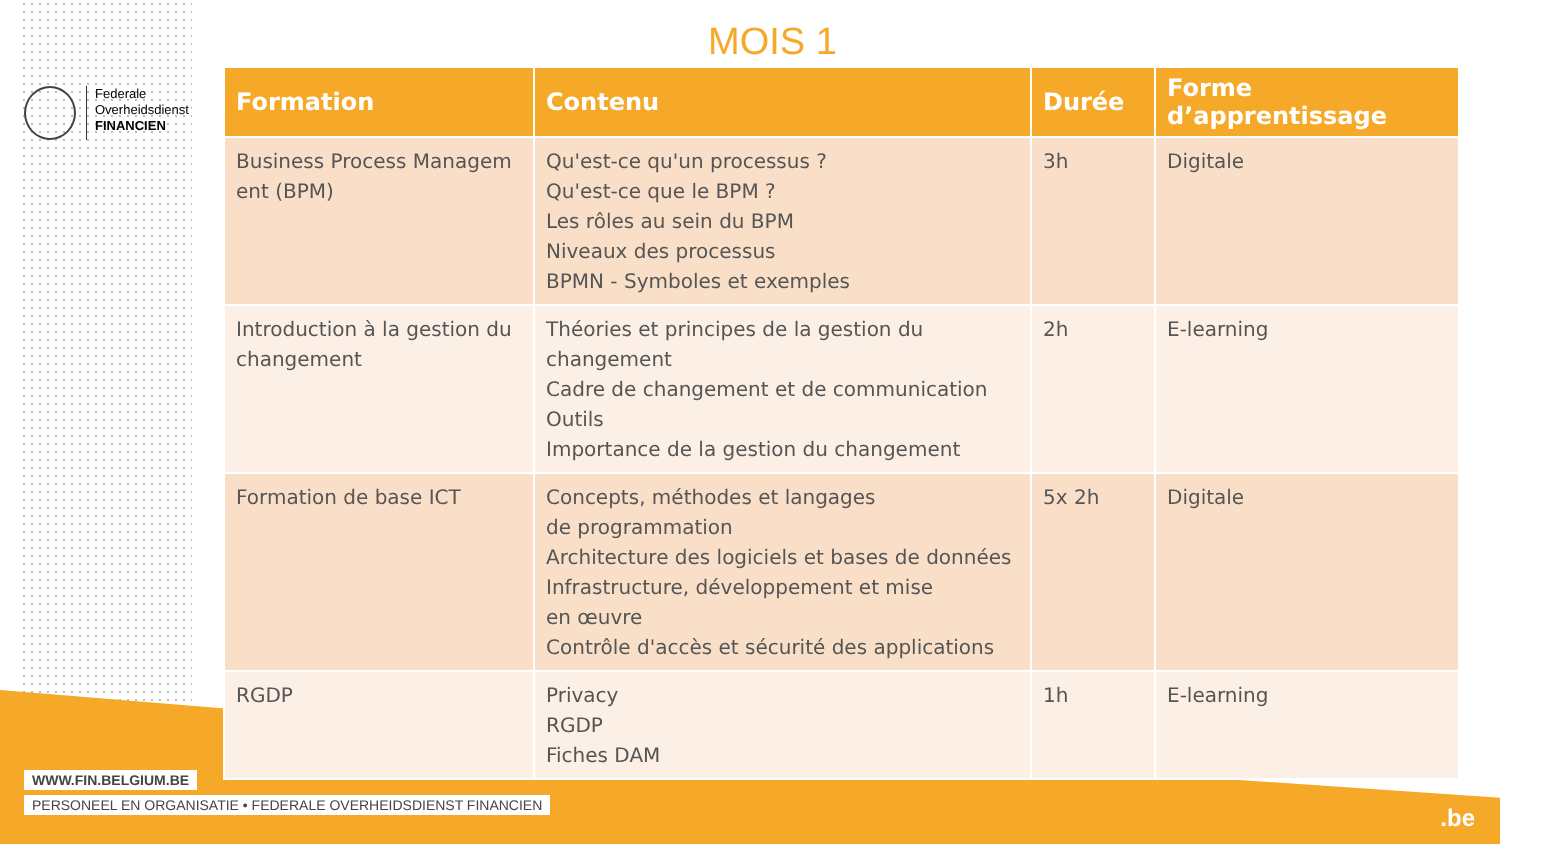Federale
Overheidsdienst
FINANCIEN
MOIS 1
| Formation | Contenu | Durée | Forme d’apprentissage |
| --- | --- | --- | --- |
| Business Process Managem ent (BPM) | Qu'est-ce qu'un processus ? Qu'est-ce que le BPM ? Les rôles au sein du BPM Niveaux des processus BPMN - Symboles et exemples | 3h | Digitale |
| Introduction à la gestion du changement | Théories et principes de la gestion du changement Cadre de changement et de communication Outils Importance de la gestion du changement | 2h | E-learning |
| Formation de base ICT | Concepts, méthodes et langages de programmation Architecture des logiciels et bases de données Infrastructure, développement et mise en œuvre Contrôle d'accès et sécurité des applications | 5x 2h | Digitale |
| RGDP | Privacy RGDP Fiches DAM | 1h | E-learning |
WWW.FIN.BELGIUM.BE
PERSONEEL EN ORGANISATIE • FEDERALE OVERHEIDSDIENST FINANCIEN
.be